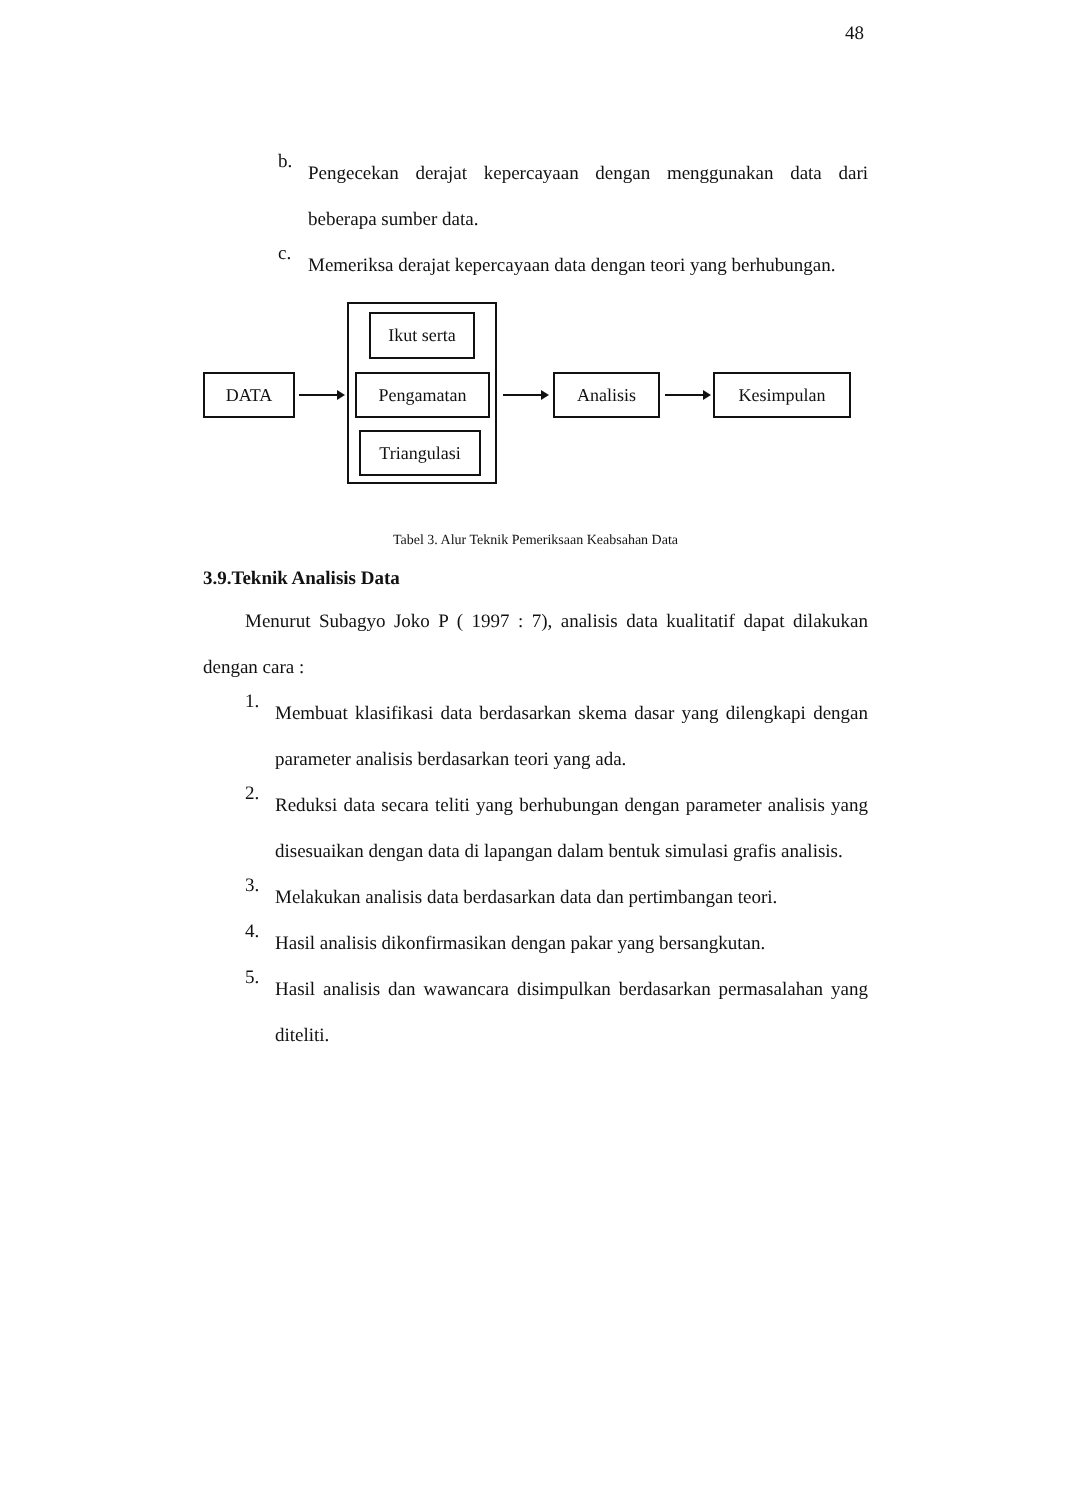48
b.
Pengecekan derajat kepercayaan dengan menggunakan data dari beberapa sumber data.
c.
Memeriksa derajat kepercayaan data dengan teori yang berhubungan.
Ikut serta
DATA Pengamatan Analisis Kesimpulan
Triangulasi
Tabel 3. Alur Teknik Pemeriksaan Keabsahan Data
3.9.Teknik Analisis Data
Menurut Subagyo Joko P ( 1997 : 7), analisis data kualitatif dapat dilakukan dengan cara :
1.
Membuat klasifikasi data berdasarkan skema dasar yang dilengkapi dengan parameter analisis berdasarkan teori yang ada.
2.
Reduksi data secara teliti yang berhubungan dengan parameter analisis yang disesuaikan dengan data di lapangan dalam bentuk simulasi grafis analisis.
3.
Melakukan analisis data berdasarkan data dan pertimbangan teori.
4.
Hasil analisis dikonfirmasikan dengan pakar yang bersangkutan.
5.
Hasil analisis dan wawancara disimpulkan berdasarkan permasalahan yang diteliti.